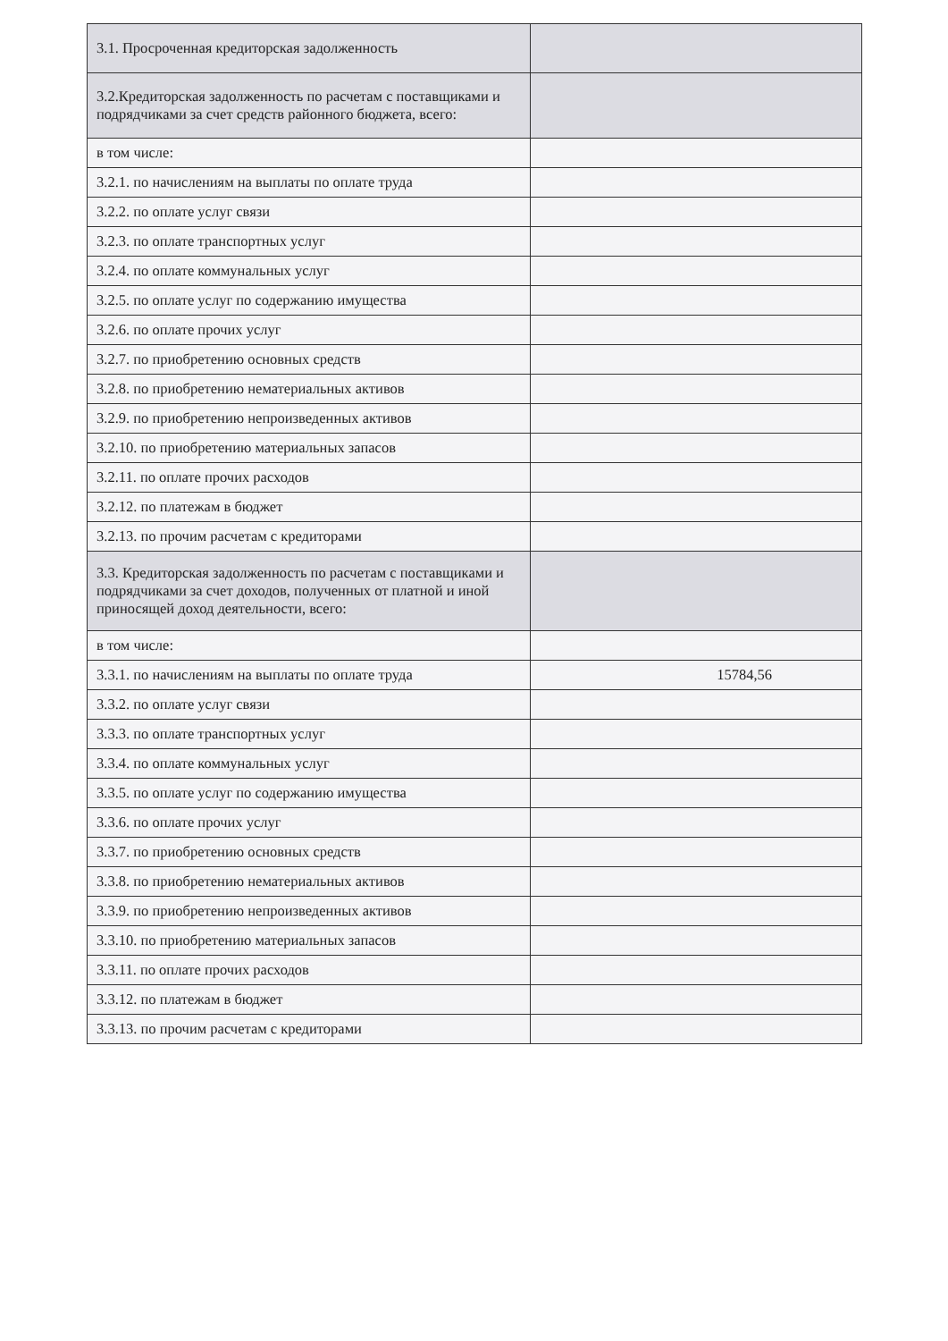| 3.1. Просроченная кредиторская задолженность | |
| 3.2.Кредиторская задолженность по расчетам с поставщиками и подрядчиками за счет средств районного бюджета, всего: | |
| в том числе: | |
| 3.2.1. по начислениям на выплаты по оплате труда | |
| 3.2.2. по оплате услуг связи | |
| 3.2.3. по оплате транспортных услуг | |
| 3.2.4. по оплате коммунальных услуг | |
| 3.2.5. по оплате услуг по содержанию имущества | |
| 3.2.6. по оплате прочих услуг | |
| 3.2.7. по приобретению основных средств | |
| 3.2.8. по приобретению нематериальных активов | |
| 3.2.9. по приобретению непроизведенных активов | |
| 3.2.10. по приобретению материальных запасов | |
| 3.2.11. по оплате прочих расходов | |
| 3.2.12. по платежам в бюджет | |
| 3.2.13. по прочим расчетам с кредиторами | |
| 3.3. Кредиторская задолженность по расчетам с поставщиками и подрядчиками за счет доходов, полученных от платной и иной приносящей доход деятельности, всего: | |
| в том числе: | |
| 3.3.1. по начислениям на выплаты по оплате труда | 15784,56 |
| 3.3.2. по оплате услуг связи | |
| 3.3.3. по оплате транспортных услуг | |
| 3.3.4. по оплате коммунальных услуг | |
| 3.3.5. по оплате услуг по содержанию имущества | |
| 3.3.6. по оплате прочих услуг | |
| 3.3.7. по приобретению основных средств | |
| 3.3.8. по приобретению нематериальных активов | |
| 3.3.9. по приобретению непроизведенных активов | |
| 3.3.10. по приобретению материальных запасов | |
| 3.3.11. по оплате прочих расходов | |
| 3.3.12. по платежам в бюджет | |
| 3.3.13. по прочим расчетам с кредиторами | |